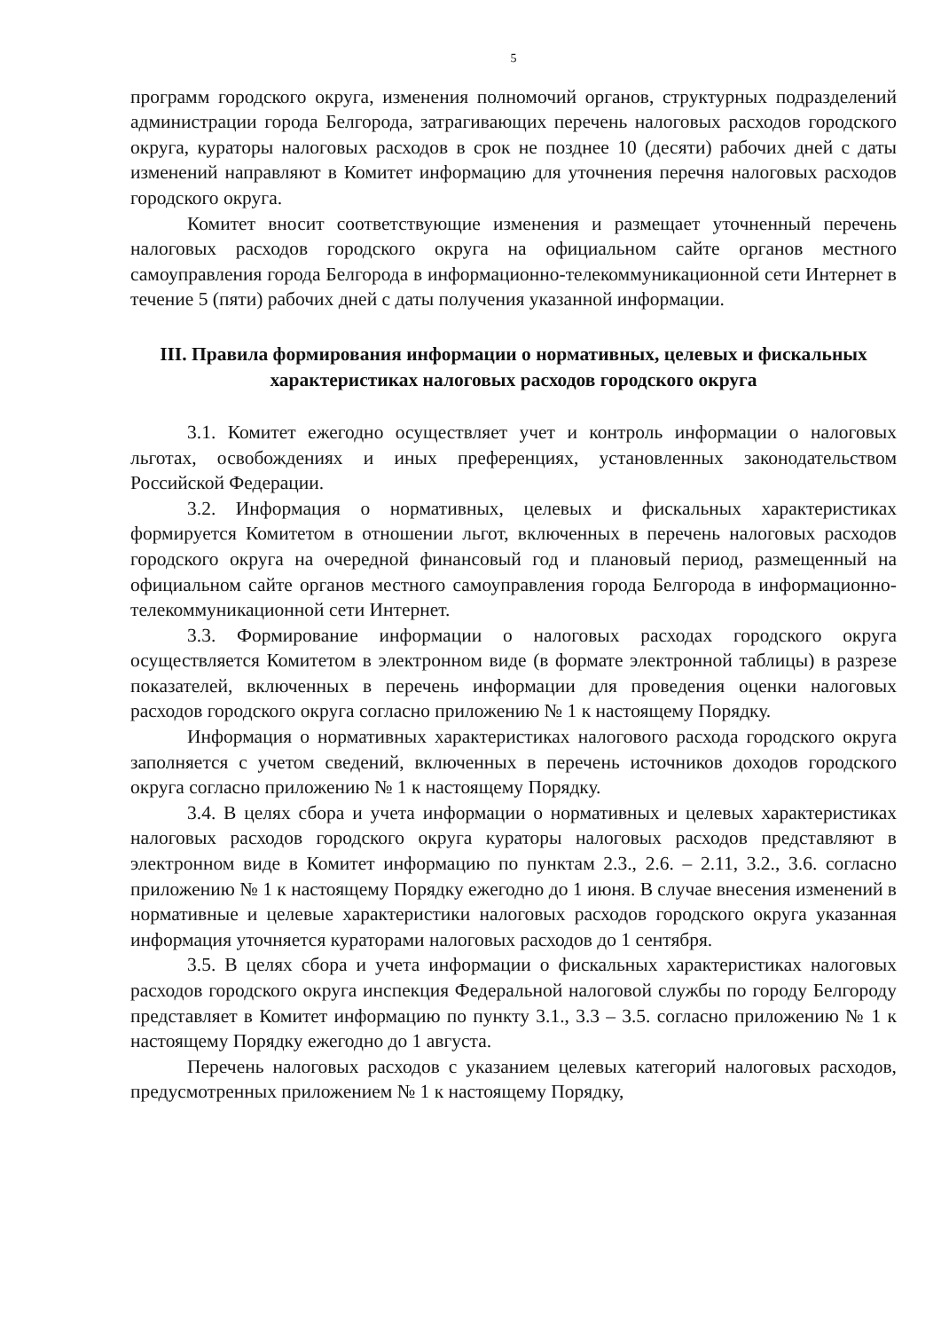5
программ городского округа, изменения полномочий органов, структурных подразделений администрации города Белгорода, затрагивающих перечень налоговых расходов городского округа, кураторы налоговых расходов в срок не позднее 10 (десяти) рабочих дней с даты изменений направляют в Комитет информацию для уточнения перечня налоговых расходов городского округа.
Комитет вносит соответствующие изменения и размещает уточненный перечень налоговых расходов городского округа на официальном сайте органов местного самоуправления города Белгорода в информационно-телекоммуникационной сети Интернет в течение 5 (пяти) рабочих дней с даты получения указанной информации.
III. Правила формирования информации о нормативных, целевых и фискальных характеристиках налоговых расходов городского округа
3.1. Комитет ежегодно осуществляет учет и контроль информации о налоговых льготах, освобождениях и иных преференциях, установленных законодательством Российской Федерации.
3.2. Информация о нормативных, целевых и фискальных характеристиках формируется Комитетом в отношении льгот, включенных в перечень налоговых расходов городского округа на очередной финансовый год и плановый период, размещенный на официальном сайте органов местного самоуправления города Белгорода в информационно-телекоммуникационной сети Интернет.
3.3. Формирование информации о налоговых расходах городского округа осуществляется Комитетом в электронном виде (в формате электронной таблицы) в разрезе показателей, включенных в перечень информации для проведения оценки налоговых расходов городского округа согласно приложению № 1 к настоящему Порядку.
Информация о нормативных характеристиках налогового расхода городского округа заполняется с учетом сведений, включенных в перечень источников доходов городского округа согласно приложению № 1 к настоящему Порядку.
3.4. В целях сбора и учета информации о нормативных и целевых характеристиках налоговых расходов городского округа кураторы налоговых расходов представляют в электронном виде в Комитет информацию по пунктам 2.3., 2.6. – 2.11, 3.2., 3.6. согласно приложению № 1 к настоящему Порядку ежегодно до 1 июня. В случае внесения изменений в нормативные и целевые характеристики налоговых расходов городского округа указанная информация уточняется кураторами налоговых расходов до 1 сентября.
3.5. В целях сбора и учета информации о фискальных характеристиках налоговых расходов городского округа инспекция Федеральной налоговой службы по городу Белгороду представляет в Комитет информацию по пункту 3.1., 3.3 – 3.5. согласно приложению № 1 к настоящему Порядку ежегодно до 1 августа.
Перечень налоговых расходов с указанием целевых категорий налоговых расходов, предусмотренных приложением № 1 к настоящему Порядку,